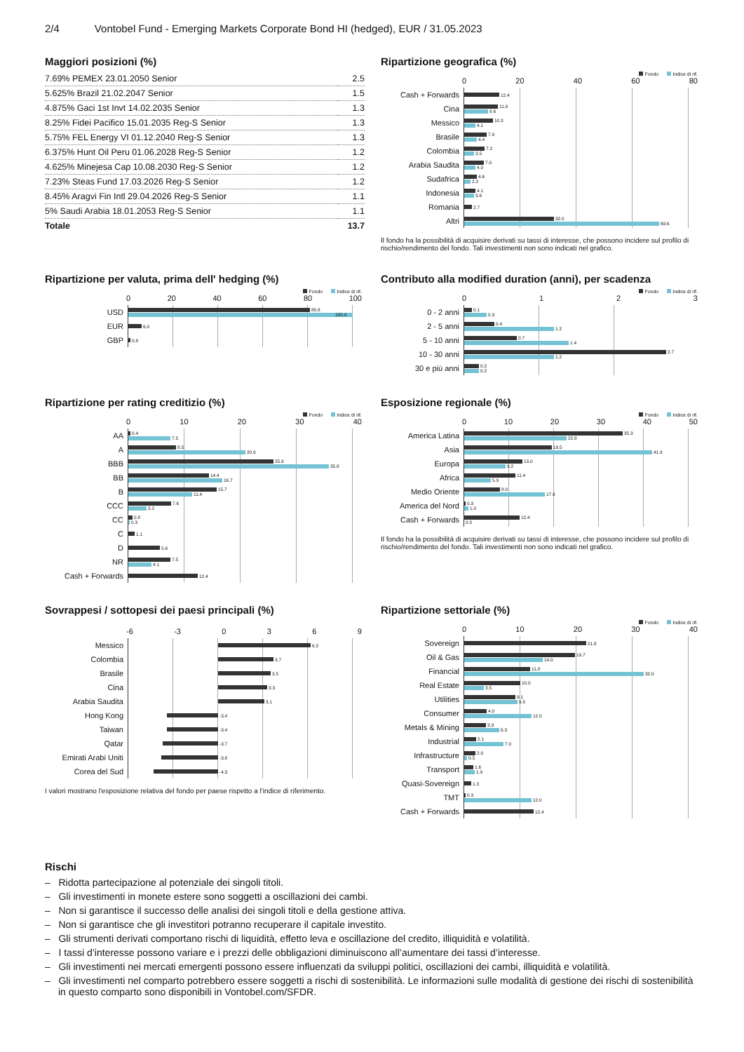2/4 Vontobel Fund - Emerging Markets Corporate Bond HI (hedged), EUR / 31.05.2023
Maggiori posizioni (%)
| 7.69% PEMEX 23.01.2050 Senior | 2.5 |
| 5.625% Brazil 21.02.2047 Senior | 1.5 |
| 4.875% Gaci 1st Invt 14.02.2035 Senior | 1.3 |
| 8.25% Fidei Pacifico 15.01.2035 Reg-S Senior | 1.3 |
| 5.75% FEL Energy VI 01.12.2040 Reg-S Senior | 1.3 |
| 6.375% Hunt Oil Peru 01.06.2028 Reg-S Senior | 1.2 |
| 4.625% Minejesa Cap 10.08.2030 Reg-S Senior | 1.2 |
| 7.23% Steas Fund 17.03.2026 Reg-S Senior | 1.2 |
| 8.45% Aragvi Fin Intl 29.04.2026 Reg-S Senior | 1.1 |
| 5% Saudi Arabia 18.01.2053 Reg-S Senior | 1.1 |
| Totale | 13.7 |
Ripartizione geografica (%)
Fondo Indice di rif.
0 20 40 60 80
Cash + Forwards
12.4
Cina
11.9
8.6
Messico
10.3
4.1
Brasile
7.9
4.4
Colombia
7.2
3.5
Arabia Saudita
7.0
4.0
Sudafrica
4.6
2.2
Indonesia
4.1
3.6
Romania
2.7
Altri
32.0
69.6
Il fondo ha la possibilità di acquisire derivati su tassi di interesse, che possono incidere sul profilo di rischio/rendimento del fondo. Tali investimenti non sono indicati nel grafico.
Ripartizione per valuta, prima dell' hedging (%)
Fondo Indice di rif.
0 20 40 60 80 100
USD
80.8
100.0
EUR
6.0
GBP
0.8
Contributo alla modified duration (anni), per scadenza
Fondo Indice di rif.
0 1 2 3
0 - 2 anni
0.1
0.3
2 - 5 anni
0.4
1.2
5 - 10 anni
0.7
1.4
10 - 30 anni
2.7
1.2
30 e più anni
0.2
0.2
Ripartizione per rating creditizio (%)
Fondo Indice di rif.
0 10 20 30 40
AA
0.4
7.5
A
8.5
20.9
BBB
25.9
35.8
BB
14.4
16.7
B
15.7
11.4
CCC
7.6
3.2
CC
0.8
0.3
C
1.1
D
5.6
NR
7.5
4.1
Cash + Forwards
12.4
Esposizione regionale (%)
Fondo Indice di rif.
0 10 20 30 40 50
America Latina
35.3
22.8
Asia
19.5
41.9
Europa
13.0
9.2
Africa
11.4
5.9
Medio Oriente
8.0
17.9
America del Nord
0.3
1.0
Cash + Forwards
12.4
0.0
Il fondo ha la possibilità di acquisire derivati su tassi di interesse, che possono incidere sul profilo di rischio/rendimento del fondo. Tali investimenti non sono indicati nel grafico.
Sovrappesi / sottopesi dei paesi principali (%)
-6 -3 0 3 6 9
Messico
6.2
Colombia
3.7
Brasile
3.5
Cina
3.3
Arabia Saudita
3.1
Hong Kong
-3.4
Taiwan
-3.4
Qatar
-3.7
Emirati Arabi Uniti
-3.8
Corea del Sud
-4.3
I valori mostrano l'esposizione relativa del fondo per paese rispetto a l'indice di riferimento.
Ripartizione settoriale (%)
Fondo Indice di rif.
0 10 20 30 40
Sovereign
21.8
Oil & Gas
19.7
14.0
Financial
11.8
32.0
Real Estate
10.0
3.5
Utilities
9.1
9.5
Consumer
4.0
12.0
Metals & Mining
3.9
6.3
Industrial
2.1
7.0
Infrastructure
2.0
0.5
Transport
1.6
1.9
Quasi-Sovereign
1.3
TMT
0.3
12.0
Cash + Forwards
12.4
Rischi
– Ridotta partecipazione al potenziale dei singoli titoli.
– Gli investimenti in monete estere sono soggetti a oscillazioni dei cambi.
– Non si garantisce il successo delle analisi dei singoli titoli e della gestione attiva.
– Non si garantisce che gli investitori potranno recuperare il capitale investito.
– Gli strumenti derivati comportano rischi di liquidità, effetto leva e oscillazione del credito, illiquidità e volatilità.
– I tassi d’interesse possono variare e i prezzi delle obbligazioni diminuiscono all’aumentare dei tassi d’interesse.
– Gli investimenti nei mercati emergenti possono essere influenzati da sviluppi politici, oscillazioni dei cambi, illiquidità e volatilità.
– Gli investimenti nel comparto potrebbero essere soggetti a rischi di sostenibilità. Le informazioni sulle modalità di gestione dei rischi di sostenibilità in questo comparto sono disponibili in Vontobel.com/SFDR.